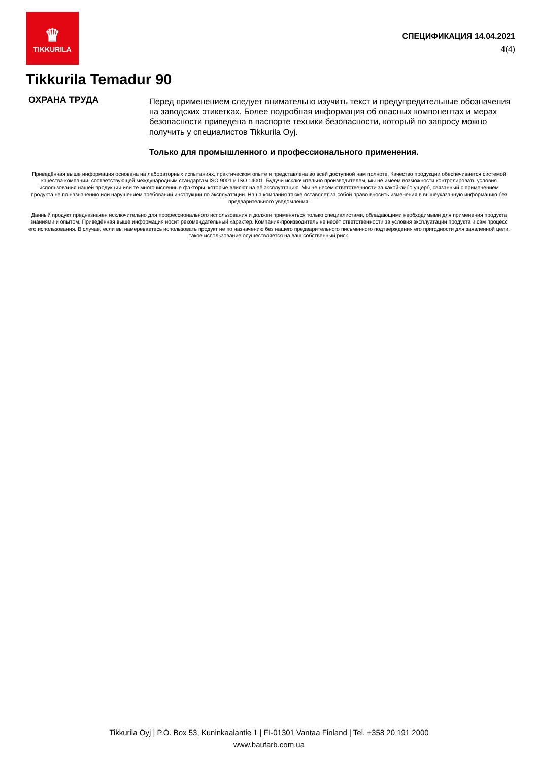♛
TIKKURILA
СПЕЦИФИКАЦИЯ 14.04.2021
4(4)
Tikkurila Temadur 90
ОХРАНА ТРУДА
Перед применением следует внимательно изучить текст и предупредительные обозначения на заводских этикетках. Более подробная информация об опасных компонентах и мерах безопасности приведена в паспорте техники безопасности, который по запросу можно получить у специалистов Tikkurila Oyj.
Только для промышленного и профессионального применения.
Приведённая выше информация основана на лабораторных испытаниях, практическом опыте и представлена во всей доступной нам полноте. Качество продукции обеспечивается системой качества компании, соответствующей международным стандартам ISO 9001 и ISO 14001. Будучи исключительно производителем, мы не имеем возможности контролировать условия использования нашей продукции или те многочисленные факторы, которые влияют на её эксплуатацию. Мы не несём ответственности за какой-либо ущерб, связанный с применением продукта не по назначению или нарушением требований инструкции по эксплуатации. Наша компания также оставляет за собой право вносить изменения в вышеуказанную информацию без предварительного уведомления.
Данный продукт предназначен исключительно для профессионального использования и должен применяться только специалистами, обладающими необходимыми для применения продукта знаниями и опытом. Приведённая выше информация носит рекомендательный характер. Компания-производитель не несёт ответственности за условия эксплуатации продукта и сам процесс его использования. В случае, если вы намереваетесь использовать продукт не по назначению без нашего предварительного письменного подтверждения его пригодности для заявленной цели, такое использование осуществляется на ваш собственный риск.
Tikkurila Oyj | P.O. Box 53, Kuninkaalantie 1 | FI-01301 Vantaa Finland | Tel. +358 20 191 2000
www.baufarb.com.ua